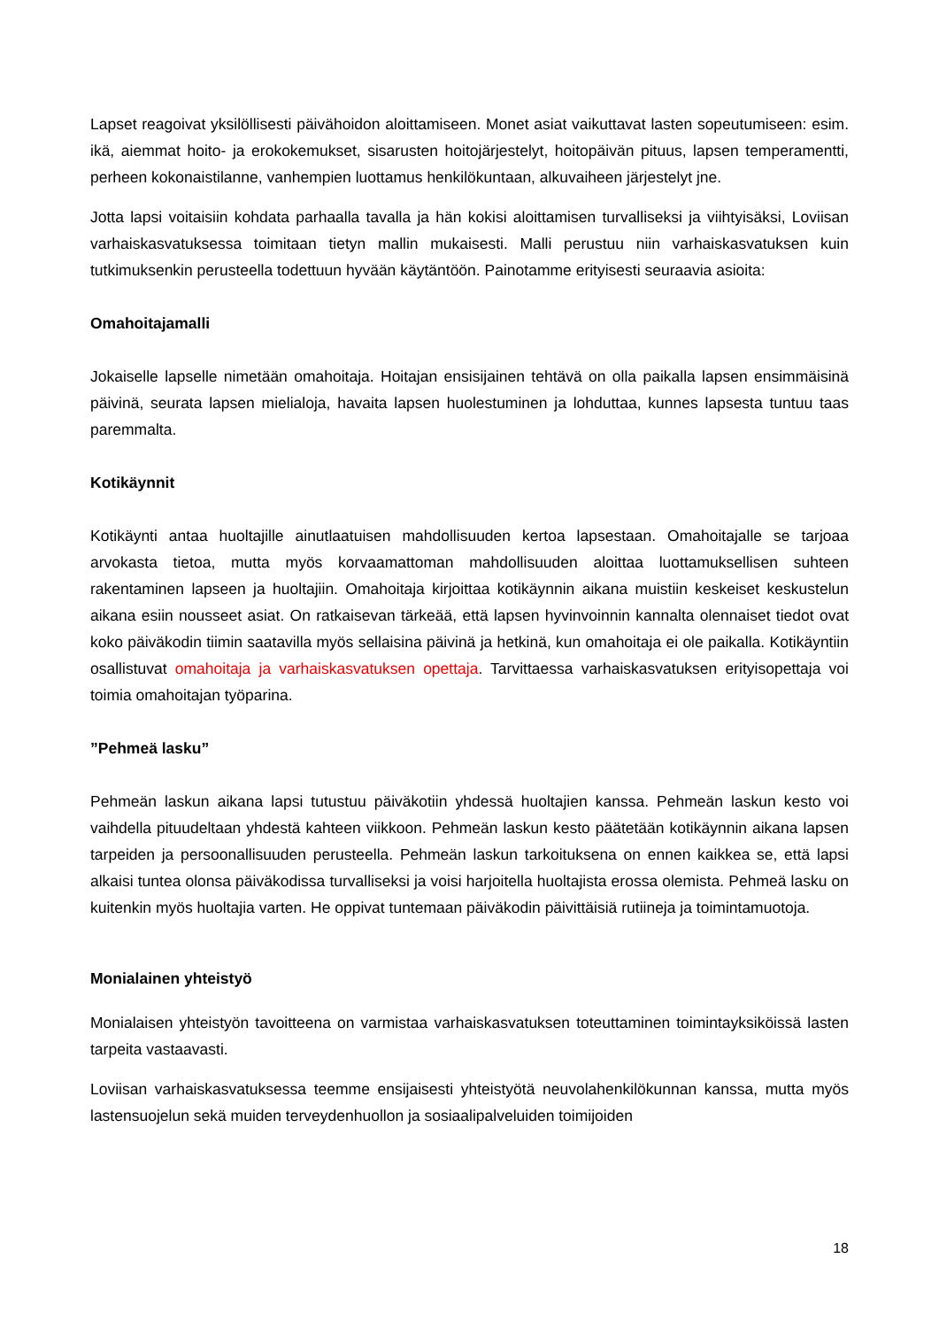Lapset reagoivat yksilöllisesti päivähoidon aloittamiseen. Monet asiat vaikuttavat lasten sopeutumiseen: esim. ikä, aiemmat hoito- ja erokokemukset, sisarusten hoitojärjestelyt, hoitopäivän pituus, lapsen temperamentti, perheen kokonaistilanne, vanhempien luottamus henkilökuntaan, alkuvaiheen järjestelyt jne.
Jotta lapsi voitaisiin kohdata parhaalla tavalla ja hän kokisi aloittamisen turvalliseksi ja viihtyisäksi, Loviisan varhaiskasvatuksessa toimitaan tietyn mallin mukaisesti. Malli perustuu niin varhaiskasvatuksen kuin tutkimuksenkin perusteella todettuun hyvään käytäntöön. Painotamme erityisesti seuraavia asioita:
Omahoitajamalli
Jokaiselle lapselle nimetään omahoitaja. Hoitajan ensisijainen tehtävä on olla paikalla lapsen ensimmäisinä päivinä, seurata lapsen mielialoja, havaita lapsen huolestuminen ja lohduttaa, kunnes lapsesta tuntuu taas paremmalta.
Kotikäynnit
Kotikäynti antaa huoltajille ainutlaatuisen mahdollisuuden kertoa lapsestaan. Omahoitajalle se tarjoaa arvokasta tietoa, mutta myös korvaamattoman mahdollisuuden aloittaa luottamuksellisen suhteen rakentaminen lapseen ja huoltajiin. Omahoitaja kirjoittaa kotikäynnin aikana muistiin keskeiset keskustelun aikana esiin nousseet asiat. On ratkaisevan tärkeää, että lapsen hyvinvoinnin kannalta olennaiset tiedot ovat koko päiväkodin tiimin saatavilla myös sellaisina päivinä ja hetkinä, kun omahoitaja ei ole paikalla. Kotikäyntiin osallistuvat omahoitaja ja varhaiskasvatuksen opettaja. Tarvittaessa varhaiskasvatuksen erityisopettaja voi toimia omahoitajan työparina.
”Pehmeä lasku”
Pehmeän laskun aikana lapsi tutustuu päiväkotiin yhdessä huoltajien kanssa. Pehmeän laskun kesto voi vaihdella pituudeltaan yhdestä kahteen viikkoon. Pehmeän laskun kesto päätetään kotikäynnin aikana lapsen tarpeiden ja persoonallisuuden perusteella. Pehmeän laskun tarkoituksena on ennen kaikkea se, että lapsi alkaisi tuntea olonsa päiväkodissa turvalliseksi ja voisi harjoitella huoltajista erossa olemista. Pehmeä lasku on kuitenkin myös huoltajia varten. He oppivat tuntemaan päiväkodin päivittäisiä rutiineja ja toimintamuotoja.
Monialainen yhteistyö
Monialaisen yhteistyön tavoitteena on varmistaa varhaiskasvatuksen toteuttaminen toimintayksiköissä lasten tarpeita vastaavasti.
Loviisan varhaiskasvatuksessa teemme ensijaisesti yhteistyötä neuvolahenkilökunnan kanssa, mutta myös lastensuojelun sekä muiden terveydenhuollon ja sosiaalipalveluiden toimijoiden
18